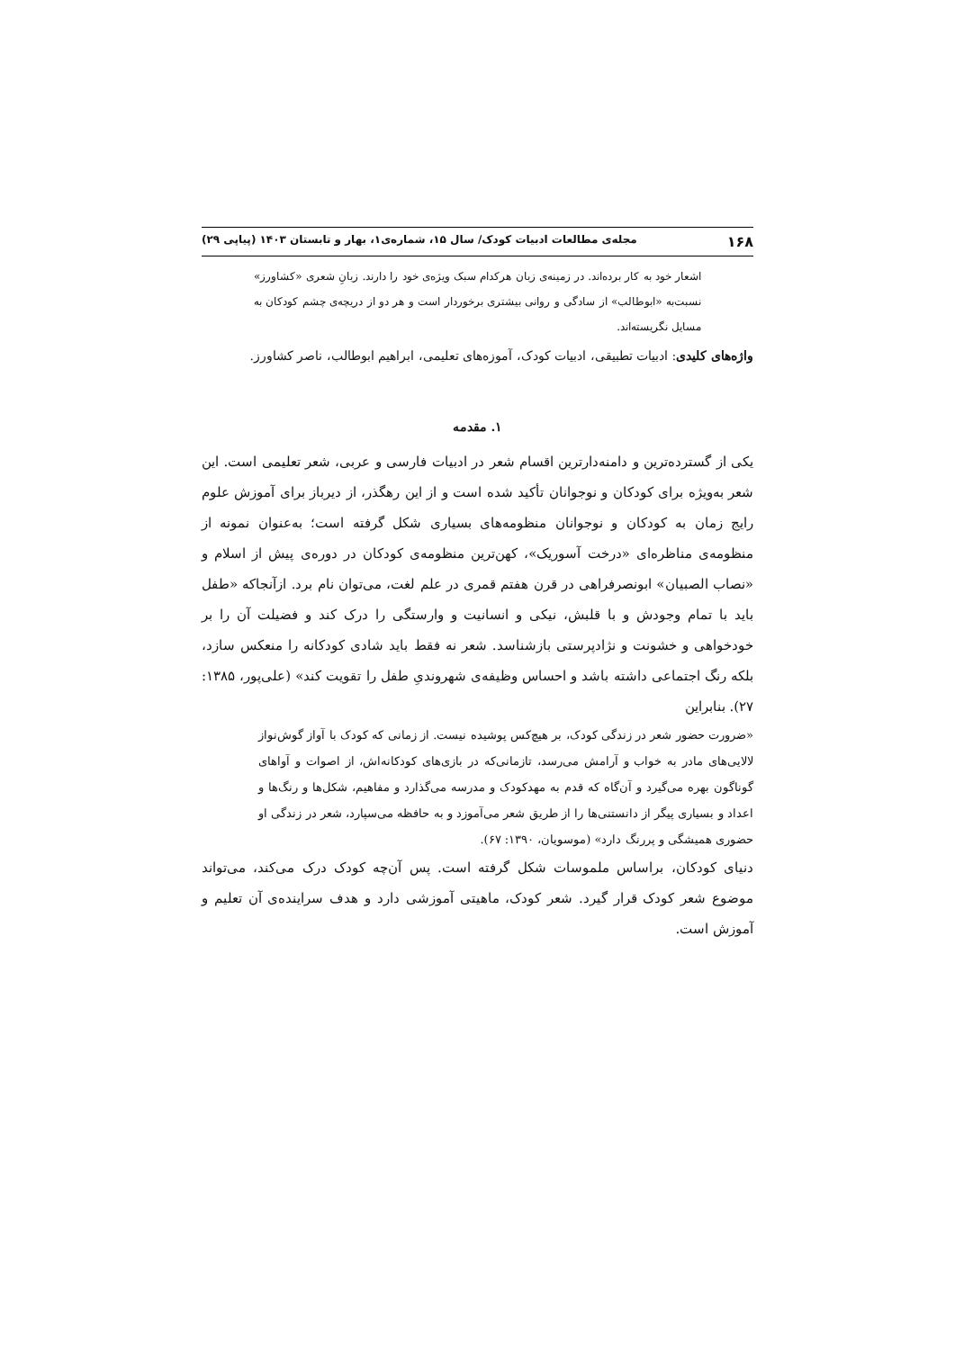۱۶۸ مجله‌ی مطالعات ادبیات کودک/ سال ۱۵، شماره‌ی۱، بهار و تابستان ۱۴۰۳ (پیاپی ۲۹)
اشعار خود به کار برده‌اند. در زمینه‌ی زبان هرکدام سبک ویژه‌ی خود را دارند. زبانِ شعری «کشاورز» نسبت‌به «ابوطالب» از سادگی و روانی بیشتری برخوردار است و هر دو از دریچه‌ی چشم کودکان به مسایل نگریسته‌اند.
واژه‌های کلیدی: ادبیات تطبیقی، ادبیات کودک، آموزه‌های تعلیمی، ابراهیم ابوطالب، ناصر کشاورز.
۱. مقدمه
یکی از گسترده‌ترین و دامنه‌دارترین اقسام شعر در ادبیات فارسی و عربی، شعر تعلیمی است. این شعر به‌ویژه برای کودکان و نوجوانان تأکید شده است و از این رهگذر، از دیرباز برای آموزش علوم رایج زمان به کودکان و نوجوانان منظومه‌های بسیاری شکل گرفته است؛ به‌عنوان نمونه از منظومه‌ی مناظره‌ای «درخت آسوریک»، کهن‌ترین منظومه‌ی کودکان در دوره‌ی پیش از اسلام و «نصاب الصبیان» ابونصرفراهی در قرن هفتم قمری در علم لغت، می‌توان نام برد. ازآنجاکه «طفل باید با تمام وجودش و با قلبش، نیکی و انسانیت و وارستگی را درک کند و فضیلت آن را بر خودخواهی و خشونت و نژادپرستی بازشناسد. شعر نه فقط باید شادی کودکانه را منعکس سازد، بلکه رنگ اجتماعی داشته باشد و احساس وظیفه‌ی شهروندیِ طفل را تقویت کند» (علی‌پور، ۱۳۸۵: ۲۷). بنابراین
«ضرورت حضور شعر در زندگی کودک، بر هیچ‌کس پوشیده نیست. از زمانی که کودک با آواز گوش‌نواز لالایی‌های مادر به خواب و آرامش می‌رسد، تازمانی‌که در بازی‌های کودکانه‌اش، از اصوات و آواهای گوناگون بهره می‌گیرد و آن‌گاه که قدم به مهدکودک و مدرسه می‌گذارد و مفاهیم، شکل‌ها و رنگ‌ها و اعداد و بسیاری پیگر از دانستنی‌ها را از طریق شعر می‌آموزد و به حافظه می‌سپارد، شعر در زندگی او حضوری همیشگی و پررنگ دارد» (موسویان، ۱۳۹۰: ۶۷).
دنیای کودکان، براساس ملموسات شکل گرفته است. پس آن‌چه کودک درک می‌کند، می‌تواند موضوع شعر کودک قرار گیرد. شعر کودک، ماهیتی آموزشی دارد و هدف سراینده‌ی آن تعلیم و آموزش است.